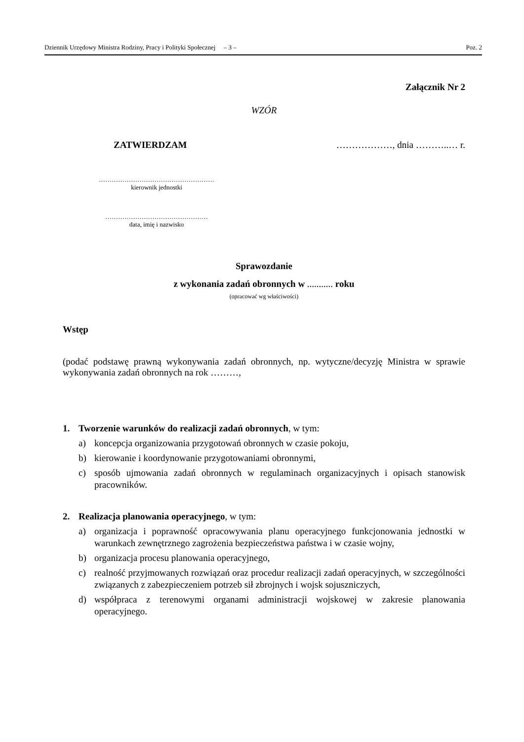Dziennik Urzędowy Ministra Rodziny, Pracy i Polityki Społecznej – 3 – Poz. 2
Załącznik Nr 2
WZÓR
ZATWIERDZAM ………………, dnia ………..… r.
………………………………………………
kierownik jednostki
…………………………………………
data, imię i nazwisko
Sprawozdanie
z wykonania zadań obronnych w ........... roku
(opracować wg właściwości)
Wstęp
(podać podstawę prawną wykonywania zadań obronnych, np. wytyczne/decyzję Ministra w sprawie wykonywania zadań obronnych na rok ………,
1. Tworzenie warunków do realizacji zadań obronnych, w tym:
a) koncepcja organizowania przygotowań obronnych w czasie pokoju,
b) kierowanie i koordynowanie przygotowaniami obronnymi,
c) sposób ujmowania zadań obronnych w regulaminach organizacyjnych i opisach stanowisk pracowników.
2. Realizacja planowania operacyjnego, w tym:
a) organizacja i poprawność opracowywania planu operacyjnego funkcjonowania jednostki w warunkach zewnętrznego zagrożenia bezpieczeństwa państwa i w czasie wojny,
b) organizacja procesu planowania operacyjnego,
c) realność przyjmowanych rozwiązań oraz procedur realizacji zadań operacyjnych, w szczególności związanych z zabezpieczeniem potrzeb sił zbrojnych i wojsk sojuszniczych,
d) współpraca z terenowymi organami administracji wojskowej w zakresie planowania operacyjnego.